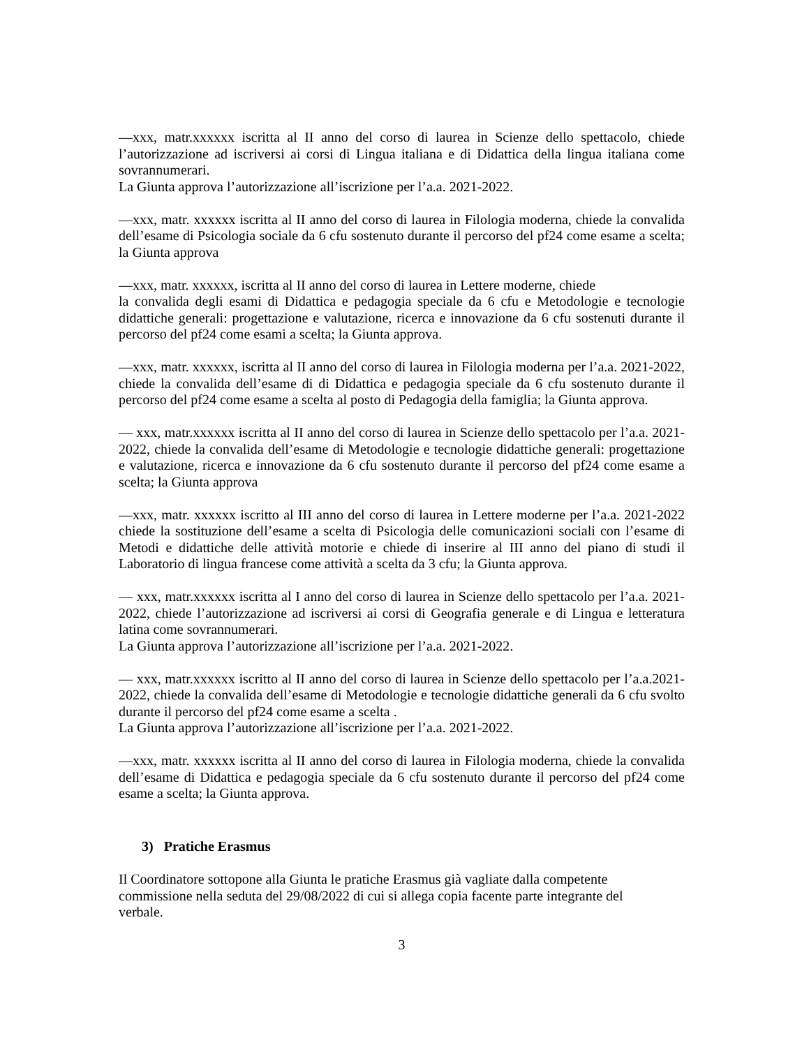—xxx, matr.xxxxxx iscritta al II anno del corso di laurea in Scienze dello spettacolo, chiede l’autorizzazione ad iscriversi ai corsi di Lingua italiana e di Didattica della lingua italiana come sovrannumerari.
La Giunta approva l’autorizzazione all’iscrizione per l’a.a. 2021-2022.
—xxx, matr. xxxxxx iscritta al II anno del corso di laurea in Filologia moderna, chiede la convalida dell’esame di Psicologia sociale da 6 cfu sostenuto durante il percorso del pf24 come esame a scelta; la Giunta approva
—xxx, matr. xxxxxx, iscritta al II anno del corso di laurea in Lettere moderne, chiede
la convalida degli esami di Didattica e pedagogia speciale da 6 cfu e Metodologie e tecnologie didattiche generali: progettazione e valutazione, ricerca e innovazione da 6 cfu sostenuti durante il percorso del pf24 come esami a scelta; la Giunta approva.
—xxx, matr. xxxxxx, iscritta al II anno del corso di laurea in Filologia moderna per l’a.a. 2021-2022, chiede la convalida dell’esame di di Didattica e pedagogia speciale da 6 cfu sostenuto durante il percorso del pf24 come esame a scelta al posto di Pedagogia della famiglia; la Giunta approva.
— xxx, matr.xxxxxx iscritta al II anno del corso di laurea in Scienze dello spettacolo per l’a.a. 2021-2022, chiede la convalida dell’esame di Metodologie e tecnologie didattiche generali: progettazione e valutazione, ricerca e innovazione da 6 cfu sostenuto durante il percorso del pf24 come esame a scelta; la Giunta approva
—xxx, matr. xxxxxx iscritto al III anno del corso di laurea in Lettere moderne per l’a.a. 2021-2022 chiede la sostituzione dell’esame a scelta di Psicologia delle comunicazioni sociali con l’esame di Metodi e didattiche delle attività motorie e chiede di inserire al III anno del piano di studi il Laboratorio di lingua francese come attività a scelta da 3 cfu; la Giunta approva.
— xxx, matr.xxxxxx iscritta al I anno del corso di laurea in Scienze dello spettacolo per l’a.a. 2021-2022, chiede l’autorizzazione ad iscriversi ai corsi di Geografia generale e di Lingua e letteratura latina come sovrannumerari.
La Giunta approva l’autorizzazione all’iscrizione per l’a.a. 2021-2022.
— xxx, matr.xxxxxx iscritto al II anno del corso di laurea in Scienze dello spettacolo per l’a.a.2021-2022, chiede la convalida dell’esame di Metodologie e tecnologie didattiche generali da 6 cfu svolto durante il percorso del pf24 come esame a scelta .
La Giunta approva l’autorizzazione all’iscrizione per l’a.a. 2021-2022.
—xxx, matr. xxxxxx iscritta al II anno del corso di laurea in Filologia moderna, chiede la convalida dell’esame di Didattica e pedagogia speciale da 6 cfu sostenuto durante il percorso del pf24 come esame a scelta; la Giunta approva.
3) Pratiche Erasmus
Il Coordinatore sottopone alla Giunta le pratiche Erasmus già vagliate dalla competente
commissione nella seduta del 29/08/2022 di cui si allega copia facente parte integrante del
verbale.
3